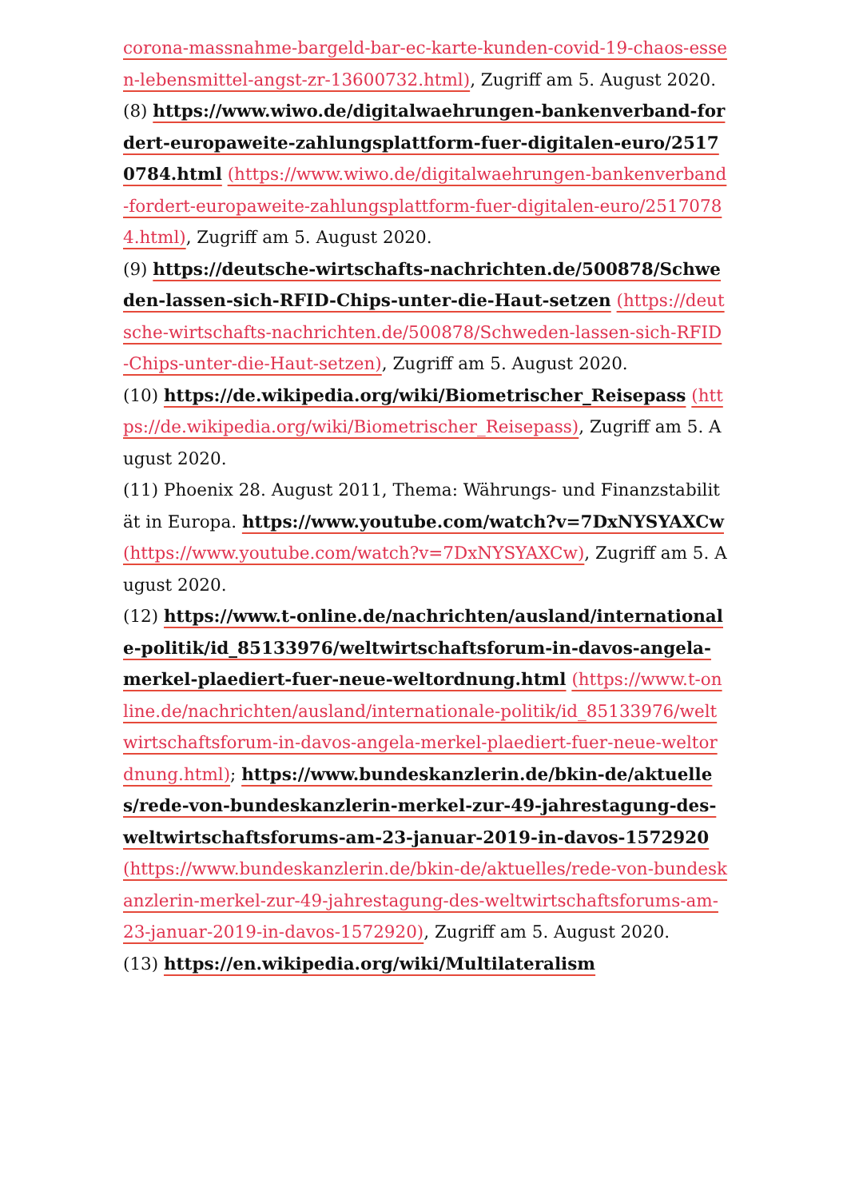corona-massnahme-bargeld-bar-ec-karte-kunden-covid-19-chaos-essen-lebensmittel-angst-zr-13600732.html), Zugriff am 5. August 2020.
(8) https://www.wiwo.de/digitalwaehrungen-bankenverband-fordert-europaweite-zahlungsplattform-fuer-digitalen-euro/25170784.html (https://www.wiwo.de/digitalwaehrungen-bankenverband-fordert-europaweite-zahlungsplattform-fuer-digitalen-euro/25170784.html), Zugriff am 5. August 2020.
(9) https://deutsche-wirtschafts-nachrichten.de/500878/Schweden-lassen-sich-RFID-Chips-unter-die-Haut-setzen (https://deutsche-wirtschafts-nachrichten.de/500878/Schweden-lassen-sich-RFID-Chips-unter-die-Haut-setzen), Zugriff am 5. August 2020.
(10) https://de.wikipedia.org/wiki/Biometrischer_Reisepass (https://de.wikipedia.org/wiki/Biometrischer_Reisepass), Zugriff am 5. August 2020.
(11) Phoenix 28. August 2011, Thema: Währungs- und Finanzstabilität in Europa. https://www.youtube.com/watch?v=7DxNYSYAXCw (https://www.youtube.com/watch?v=7DxNYSYAXCw), Zugriff am 5. August 2020.
(12) https://www.t-online.de/nachrichten/ausland/internationale-politik/id_85133976/weltwirtschaftsforum-in-davos-angela-merkel-plaediert-fuer-neue-weltordnung.html (https://www.t-online.de/nachrichten/ausland/internationale-politik/id_85133976/weltwirtschaftsforum-in-davos-angela-merkel-plaediert-fuer-neue-weltordnung.html); https://www.bundeskanzlerin.de/bkin-de/aktuelles/rede-von-bundeskanzlerin-merkel-zur-49-jahrestagung-des-weltwirtschaftsforums-am-23-januar-2019-in-davos-1572920 (https://www.bundeskanzlerin.de/bkin-de/aktuelles/rede-von-bundeskanzlerin-merkel-zur-49-jahrestagung-des-weltwirtschaftsforums-am-23-januar-2019-in-davos-1572920), Zugriff am 5. August 2020.
(13) https://en.wikipedia.org/wiki/Multilateralism